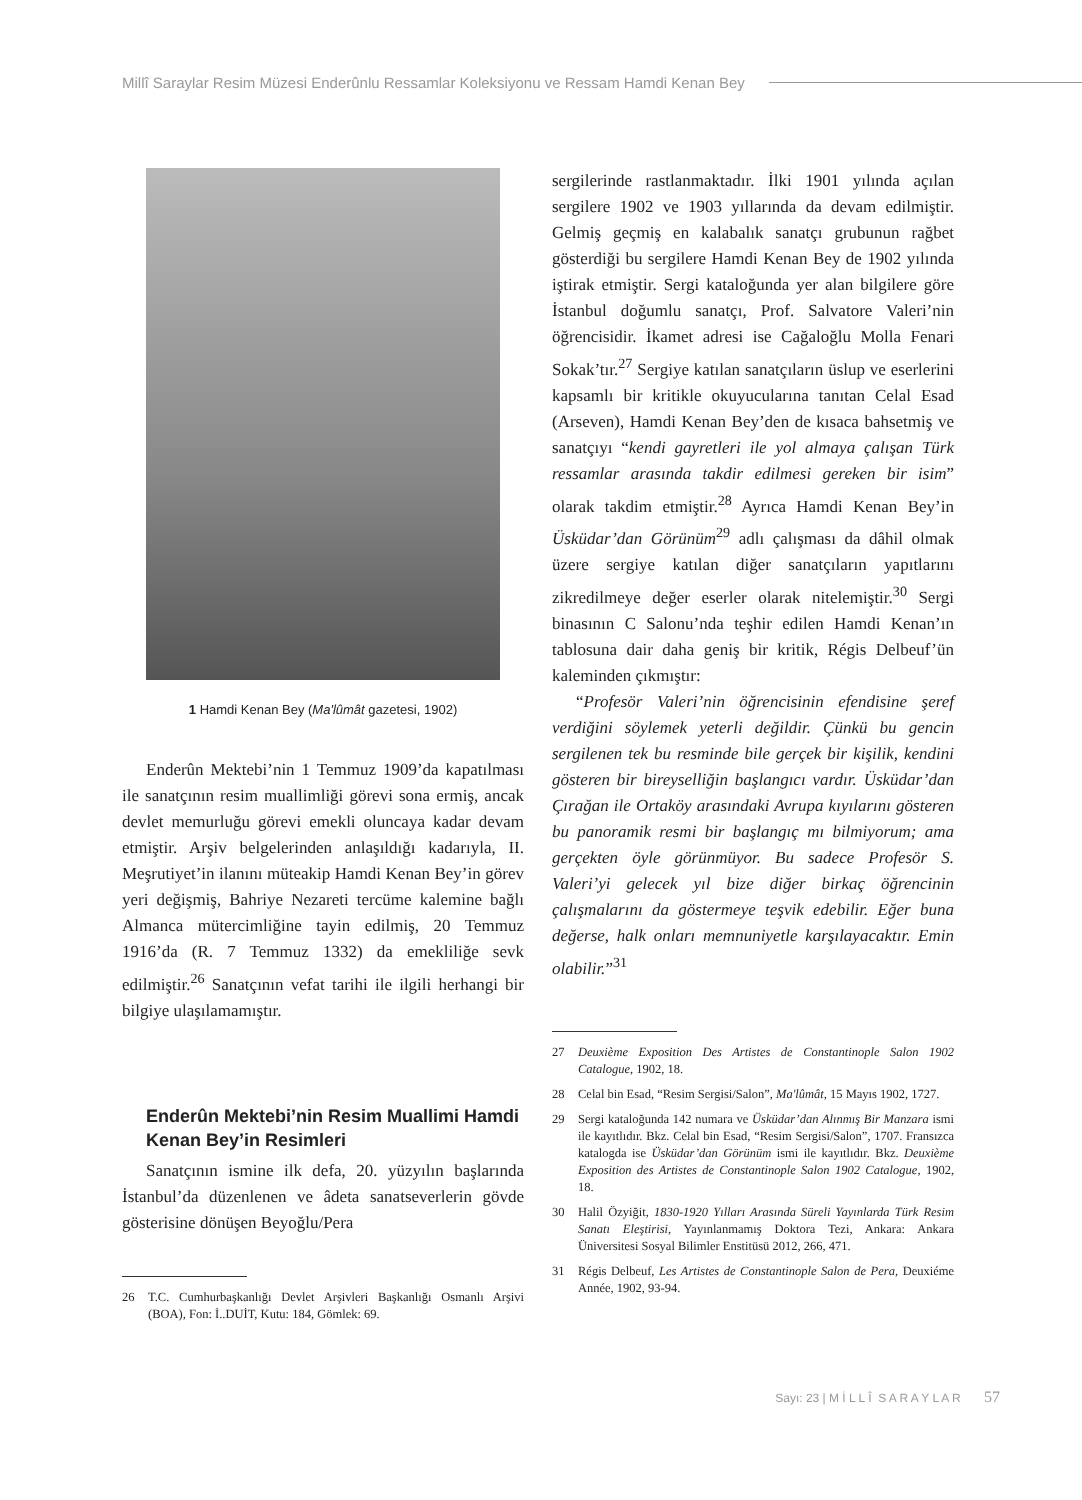Millî Saraylar Resim Müzesi Enderûnlu Ressamlar Koleksiyonu ve Ressam Hamdi Kenan Bey
1 Hamdi Kenan Bey (Ma'lûmât gazetesi, 1902)
Enderûn Mektebi’nin 1 Temmuz 1909’da kapatılması ile sanatçının resim muallimliği görevi sona ermiş, ancak devlet memurluğu görevi emekli oluncaya kadar devam etmiştir. Arşiv belgelerinden anlaşıldığı kadarıyla, II. Meşrutiyet’in ilanını müteakip Hamdi Kenan Bey’in görev yeri değişmiş, Bahriye Nezareti tercüme kalemine bağlı Almanca mütercimliğine tayin edilmiş, 20 Temmuz 1916’da (R. 7 Temmuz 1332) da emekliliğe sevk edilmiştir.<sup>26</sup> Sanatçının vefat tarihi ile ilgili herhangi bir bilgiye ulaşılamamıştır.
Enderûn Mektebi’nin Resim Muallimi Hamdi Kenan Bey’in Resimleri
Sanatçının ismine ilk defa, 20. yüzyılın başlarında İstanbul’da düzenlenen ve âdeta sanatseverlerin gövde gösterisine dönüşen Beyoğlu/Pera
26 T.C. Cumhurbaşkanlığı Devlet Arşivleri Başkanlığı Osmanlı Arşivi (BOA), Fon: İ..DUİT, Kutu: 184, Gömlek: 69.
sergilerinde rastlanmaktadır. İlki 1901 yılında açılan sergilere 1902 ve 1903 yıllarında da devam edilmiştir. Gelmiş geçmiş en kalabalık sanatçı grubunun rağbet gösterdiği bu sergilere Hamdi Kenan Bey de 1902 yılında iştirak etmiştir. Sergi kataloğunda yer alan bilgilere göre İstanbul doğumlu sanatçı, Prof. Salvatore Valeri’nin öğrencisidir. İkamet adresi ise Cağaloğlu Molla Fenari Sokak’tır.<sup>27</sup> Sergiye katılan sanatçıların üslup ve eserlerini kapsamlı bir kritikle okuyucularına tanıtan Celal Esad (Arseven), Hamdi Kenan Bey’den de kısaca bahsetmiş ve sanatçıyı “kendi gayretleri ile yol almaya çalışan Türk ressamlar arasında takdir edilmesi gereken bir isim” olarak takdim etmiştir.<sup>28</sup> Ayrıca Hamdi Kenan Bey’in Üsküdar’dan Görünüm<sup>29</sup> adlı çalışması da dâhil olmak üzere sergiye katılan diğer sanatçıların yapıtlarını zikredilmeye değer eserler olarak nitelemiştir.<sup>30</sup> Sergi binasının C Salonu’nda teşhir edilen Hamdi Kenan’ın tablosuna dair daha geniş bir kritik, Régis Delbeuf’ün kaleminden çıkmıştır:
“Profesör Valeri’nin öğrencisinin efendisine şeref verdiğini söylemek yeterli değildir. Çünkü bu gencin sergilenen tek bu resminde bile gerçek bir kişilik, kendini gösteren bir bireyselliğin başlangıcı vardır. Üsküdar’dan Çırağan ile Ortaköy arasındaki Avrupa kıyılarını gösteren bu panoramik resmi bir başlangıç mı bilmiyorum; ama gerçekten öyle görünmüyor. Bu sadece Profesör S. Valeri’yi gelecek yıl bize diğer birkaç öğrencinin çalışmalarını da göstermeye teşvik edebilir. Eğer buna değerse, halk onları memnuniyetle karşılayacaktır. Emin olabilir.”<sup>31</sup>
27 Deuxième Exposition Des Artistes de Constantinople Salon 1902 Catalogue, 1902, 18.
28 Celal bin Esad, “Resim Sergisi/Salon”, Ma'lûmât, 15 Mayıs 1902, 1727.
29 Sergi kataloğunda 142 numara ve Üsküdar’dan Alınmış Bir Manzara ismi ile kayıtlıdır. Bkz. Celal bin Esad, “Resim Sergisi/Salon”, 1707. Fransızca katalogda ise Üsküdar’dan Görünüm ismi ile kayıtlıdır. Bkz. Deuxième Exposition des Artistes de Constantinople Salon 1902 Catalogue, 1902, 18.
30 Halil Özyiğit, 1830-1920 Yılları Arasında Süreli Yayınlarda Türk Resim Sanatı Eleştirisi, Yayınlanmamış Doktora Tezi, Ankara: Ankara Üniversitesi Sosyal Bilimler Enstitüsü 2012, 266, 471.
31 Régis Delbeuf, Les Artistes de Constantinople Salon de Pera, Deuxiéme Année, 1902, 93-94.
Sayı: 23 | M İ L L Î S A R A Y L A R 57